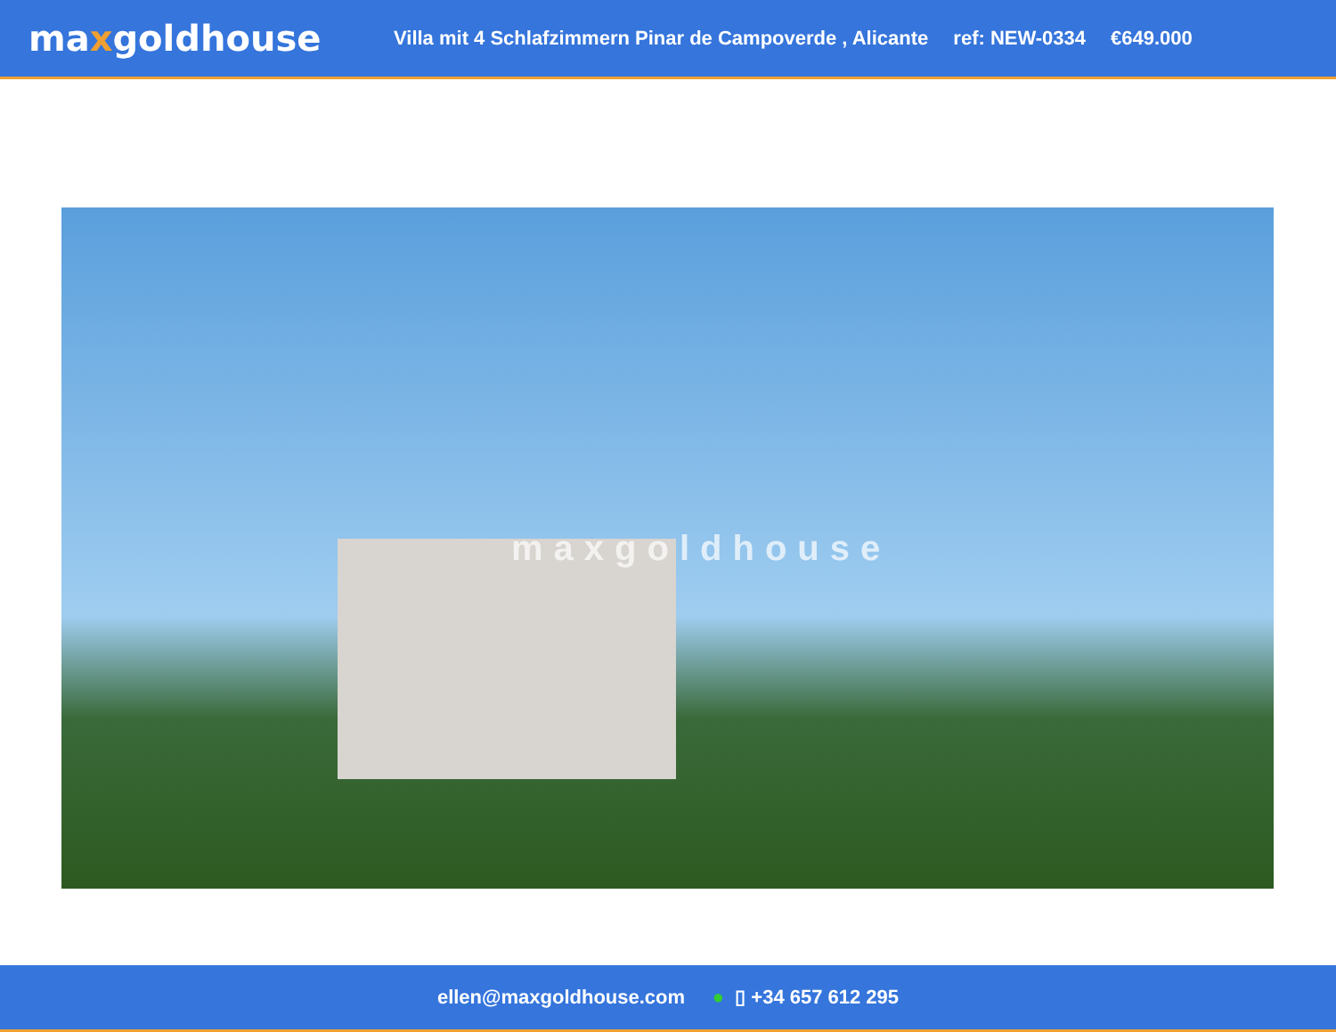maxgoldhouse
Villa mit 4 Schlafzimmern Pinar de Campoverde , Alicante
ref: NEW-0334 €649.000
maxgoldhouse
ellen@maxgoldhouse.com ● ▯ +34 657 612 295